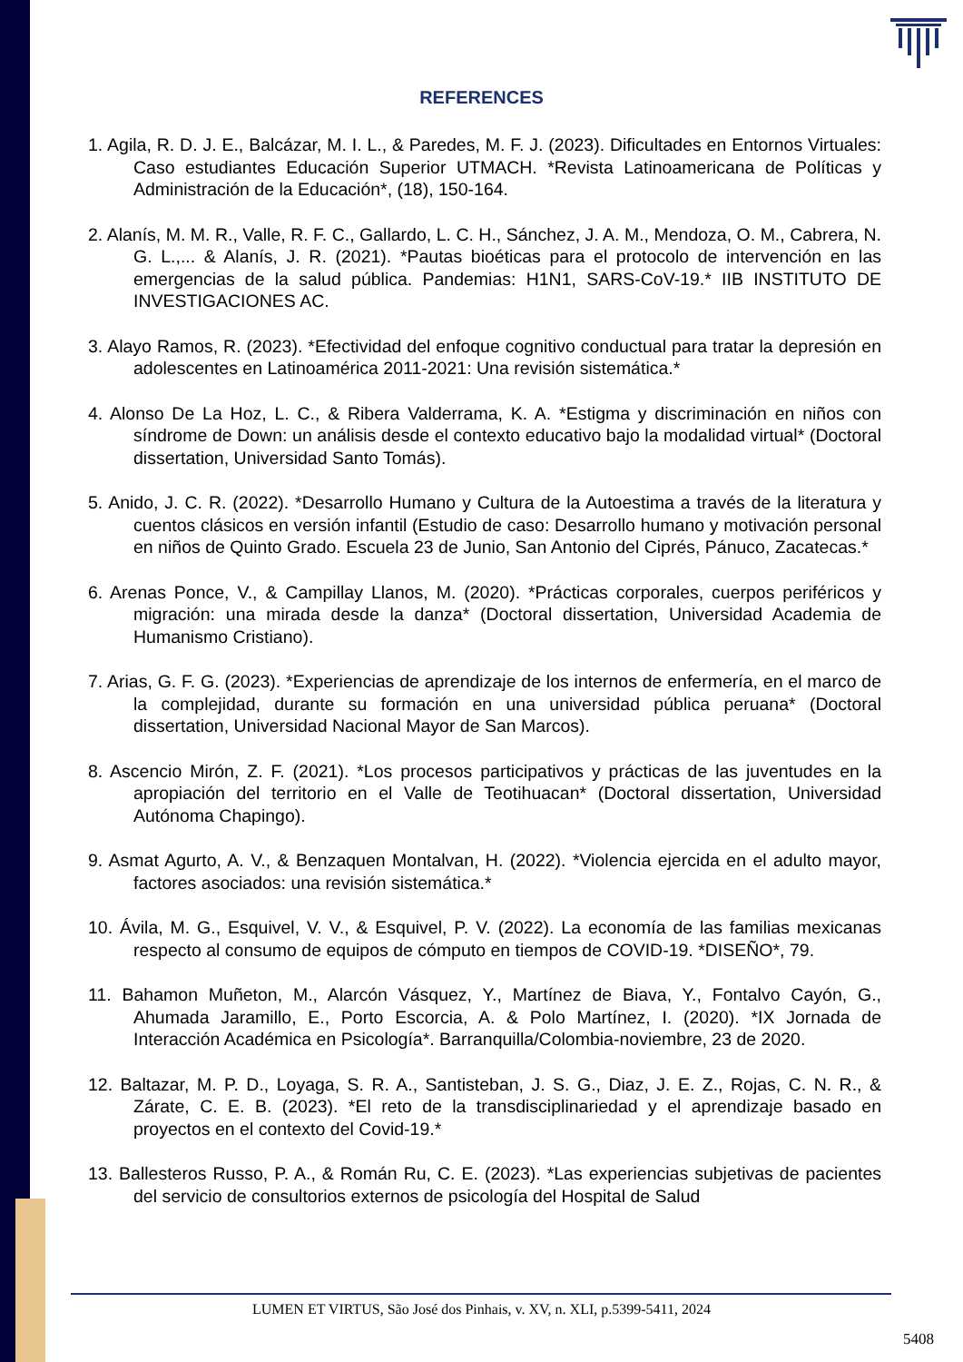REFERENCES
1. Agila, R. D. J. E., Balcázar, M. I. L., & Paredes, M. F. J. (2023). Dificultades en Entornos Virtuales: Caso estudiantes Educación Superior UTMACH. *Revista Latinoamericana de Políticas y Administración de la Educación*, (18), 150-164.
2. Alanís, M. M. R., Valle, R. F. C., Gallardo, L. C. H., Sánchez, J. A. M., Mendoza, O. M., Cabrera, N. G. L.,... & Alanís, J. R. (2021). *Pautas bioéticas para el protocolo de intervención en las emergencias de la salud pública. Pandemias: H1N1, SARS-CoV-19.* IIB INSTITUTO DE INVESTIGACIONES AC.
3. Alayo Ramos, R. (2023). *Efectividad del enfoque cognitivo conductual para tratar la depresión en adolescentes en Latinoamérica 2011-2021: Una revisión sistemática.*
4. Alonso De La Hoz, L. C., & Ribera Valderrama, K. A. *Estigma y discriminación en niños con síndrome de Down: un análisis desde el contexto educativo bajo la modalidad virtual* (Doctoral dissertation, Universidad Santo Tomás).
5. Anido, J. C. R. (2022). *Desarrollo Humano y Cultura de la Autoestima a través de la literatura y cuentos clásicos en versión infantil (Estudio de caso: Desarrollo humano y motivación personal en niños de Quinto Grado. Escuela 23 de Junio, San Antonio del Ciprés, Pánuco, Zacatecas.*
6. Arenas Ponce, V., & Campillay Llanos, M. (2020). *Prácticas corporales, cuerpos periféricos y migración: una mirada desde la danza* (Doctoral dissertation, Universidad Academia de Humanismo Cristiano).
7. Arias, G. F. G. (2023). *Experiencias de aprendizaje de los internos de enfermería, en el marco de la complejidad, durante su formación en una universidad pública peruana* (Doctoral dissertation, Universidad Nacional Mayor de San Marcos).
8. Ascencio Mirón, Z. F. (2021). *Los procesos participativos y prácticas de las juventudes en la apropiación del territorio en el Valle de Teotihuacan* (Doctoral dissertation, Universidad Autónoma Chapingo).
9. Asmat Agurto, A. V., & Benzaquen Montalvan, H. (2022). *Violencia ejercida en el adulto mayor, factores asociados: una revisión sistemática.*
10. Ávila, M. G., Esquivel, V. V., & Esquivel, P. V. (2022). La economía de las familias mexicanas respecto al consumo de equipos de cómputo en tiempos de COVID-19. *DISEÑO*, 79.
11. Bahamon Muñeton, M., Alarcón Vásquez, Y., Martínez de Biava, Y., Fontalvo Cayón, G., Ahumada Jaramillo, E., Porto Escorcia, A. & Polo Martínez, I. (2020). *IX Jornada de Interacción Académica en Psicología*. Barranquilla/Colombia-noviembre, 23 de 2020.
12. Baltazar, M. P. D., Loyaga, S. R. A., Santisteban, J. S. G., Diaz, J. E. Z., Rojas, C. N. R., & Zárate, C. E. B. (2023). *El reto de la transdisciplinariedad y el aprendizaje basado en proyectos en el contexto del Covid-19.*
13. Ballesteros Russo, P. A., & Román Ru, C. E. (2023). *Las experiencias subjetivas de pacientes del servicio de consultorios externos de psicología del Hospital de Salud
LUMEN ET VIRTUS, São José dos Pinhais, v. XV, n. XLI, p.5399-5411, 2024
5408